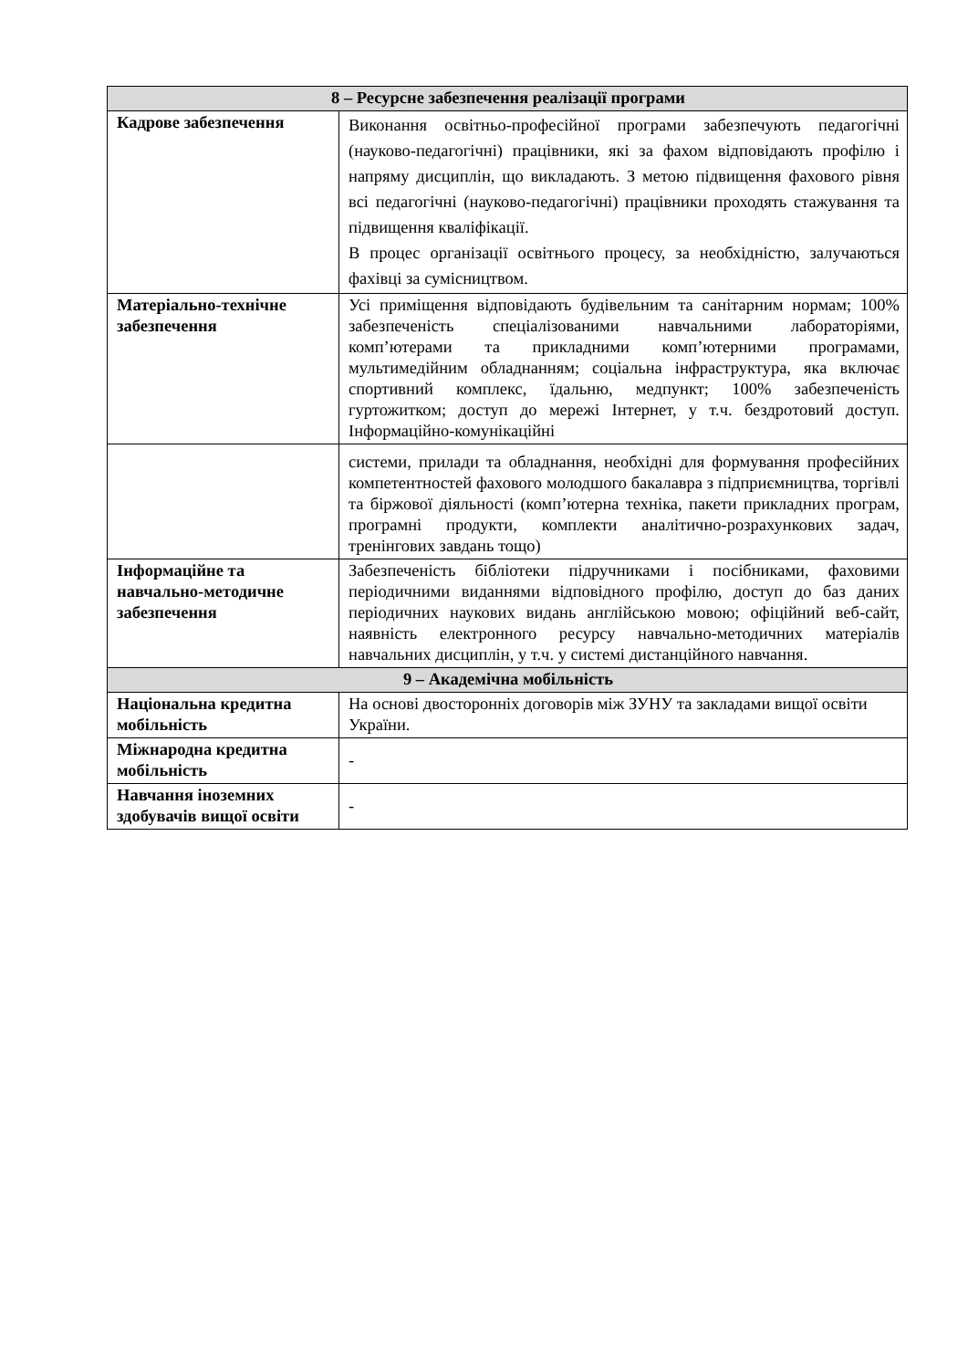| 8 – Ресурсне забезпечення реалізації програми | |
| --- | --- |
| Кадрове забезпечення | Виконання освітньо-професійної програми забезпечують педагогічні (науково-педагогічні) працівники, які за фахом відповідають профілю і напряму дисциплін, що викладають. З метою підвищення фахового рівня всі педагогічні (науково-педагогічні) працівники проходять стажування та підвищення кваліфікації. В процес організації освітнього процесу, за необхідністю, залучаються фахівці за сумісництвом. |
| Матеріально-технічне забезпечення | Усі приміщення відповідають будівельним та санітарним нормам; 100% забезпеченість спеціалізованими навчальними лабораторіями, комп’ютерами та прикладними комп’ютерними програмами, мультимедійним обладнанням; соціальна інфраструктура, яка включає спортивний комплекс, їдальню, медпункт; 100% забезпеченість гуртожитком; доступ до мережі Інтернет, у т.ч. бездротовий доступ. Інформаційно-комунікаційні |
| | системи, прилади та обладнання, необхідні для формування професійних компетентностей фахового молодшого бакалавра з підприємництва, торгівлі та біржової діяльності (комп’ютерна техніка, пакети прикладних програм, програмні продукти, комплекти аналітично-розрахункових задач, тренінгових завдань тощо) |
| Інформаційне та навчально-методичне забезпечення | Забезпеченість бібліотеки підручниками і посібниками, фаховими періодичними виданнями відповідного профілю, доступ до баз даних періодичних наукових видань англійською мовою; офіційний веб-сайт, наявність електронного ресурсу навчально-методичних матеріалів навчальних дисциплін, у т.ч. у системі дистанційного навчання. |
| 9 – Академічна мобільність | |
| Національна кредитна мобільність | На основі двосторонніх договорів між ЗУНУ та закладами вищої освіти України. |
| Міжнародна кредитна мобільність | - |
| Навчання іноземних здобувачів вищої освіти | - |